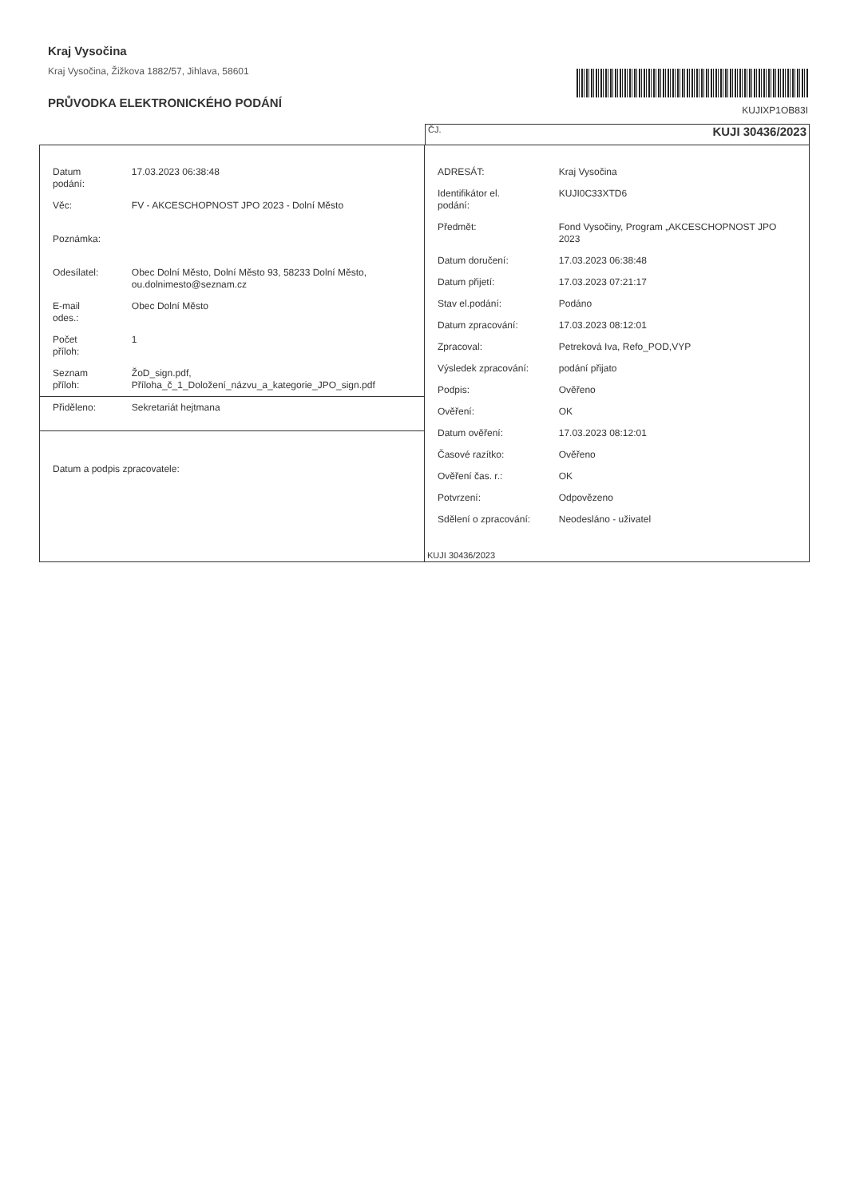Kraj Vysočina
Kraj Vysočina, Žižkova 1882/57, Jihlava, 58601
PRŮVODKA ELEKTRONICKÉHO PODÁNÍ
KUJIXP1OB83I
ČJ. KUJI 30436/2023
| Datum podání: | 17.03.2023 06:38:48 |
| Věc: | FV - AKCESCHOPNOST JPO 2023 - Dolní Město |
| Poznámka: | |
| Odesílatel: | Obec Dolní Město, Dolní Město 93, 58233 Dolní Město, ou.dolnimesto@seznam.cz |
| E-mail odes.: | Obec Dolní Město |
| Počet příloh: | 1 |
| Seznam příloh: | ŽoD_sign.pdf, Příloha_č_1_Doložení_názvu_a_kategorie_JPO_sign.pdf |
| Přiděleno: | Sekretariát hejtmana |
| Datum a podpis zpracovatele: | |
| ADRESÁT: | Kraj Vysočina |
| Identifikátor el. podání: | KUJI0C33XTD6 |
| Předmět: | Fond Vysočiny, Program „AKCESCHOPNOST JPO 2023 |
| Datum doručení: | 17.03.2023 06:38:48 |
| Datum přijetí: | 17.03.2023 07:21:17 |
| Stav el.podání: | Podáno |
| Datum zpracování: | 17.03.2023 08:12:01 |
| Zpracoval: | Petreková Iva, Refo_POD,VYP |
| Výsledek zpracování: | podání přijato |
| Podpis: | Ověřeno |
| Ověření: | OK |
| Datum ověření: | 17.03.2023 08:12:01 |
| Časové razítko: | Ověřeno |
| Ověření čas. r.: | OK |
| Potvrzení: | Odpovězeno |
| Sdělení o zpracování: | Neodesláno - uživatel |
KUJI 30436/2023